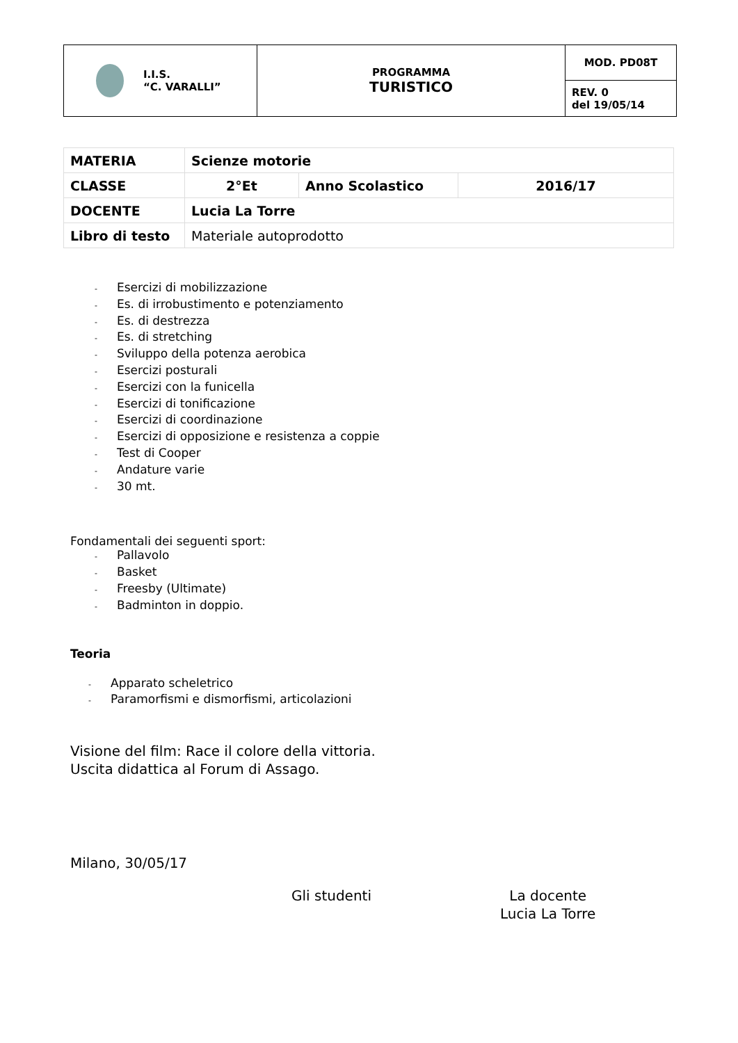| I.I.S. “C. VARALLI” | PROGRAMMA TURISTICO | MOD. PD08T |
| | | REV. 0 del 19/05/14 |
| MATERIA | Scienze motorie | | |
| CLASSE | 2°Et | Anno Scolastico | 2016/17 |
| DOCENTE | Lucia La Torre | | |
| Libro di testo | Materiale autoprodotto | | |
- Esercizi di mobilizzazione
- Es. di irrobustimento e potenziamento
- Es. di destrezza
- Es. di stretching
- Sviluppo della potenza aerobica
- Esercizi posturali
- Esercizi con la funicella
- Esercizi di tonificazione
- Esercizi di coordinazione
- Esercizi di opposizione e resistenza a coppie
- Test di Cooper
- Andature varie
- 30 mt.
Fondamentali dei seguenti sport:
- Pallavolo
- Basket
- Freesby (Ultimate)
- Badminton in doppio.
Teoria
- Apparato scheletrico
- Paramorfismi e dismorfismi, articolazioni
Visione del film: Race il colore della vittoria.
Uscita didattica al Forum di Assago.
Milano, 30/05/17
Gli studenti La docente
Lucia La Torre